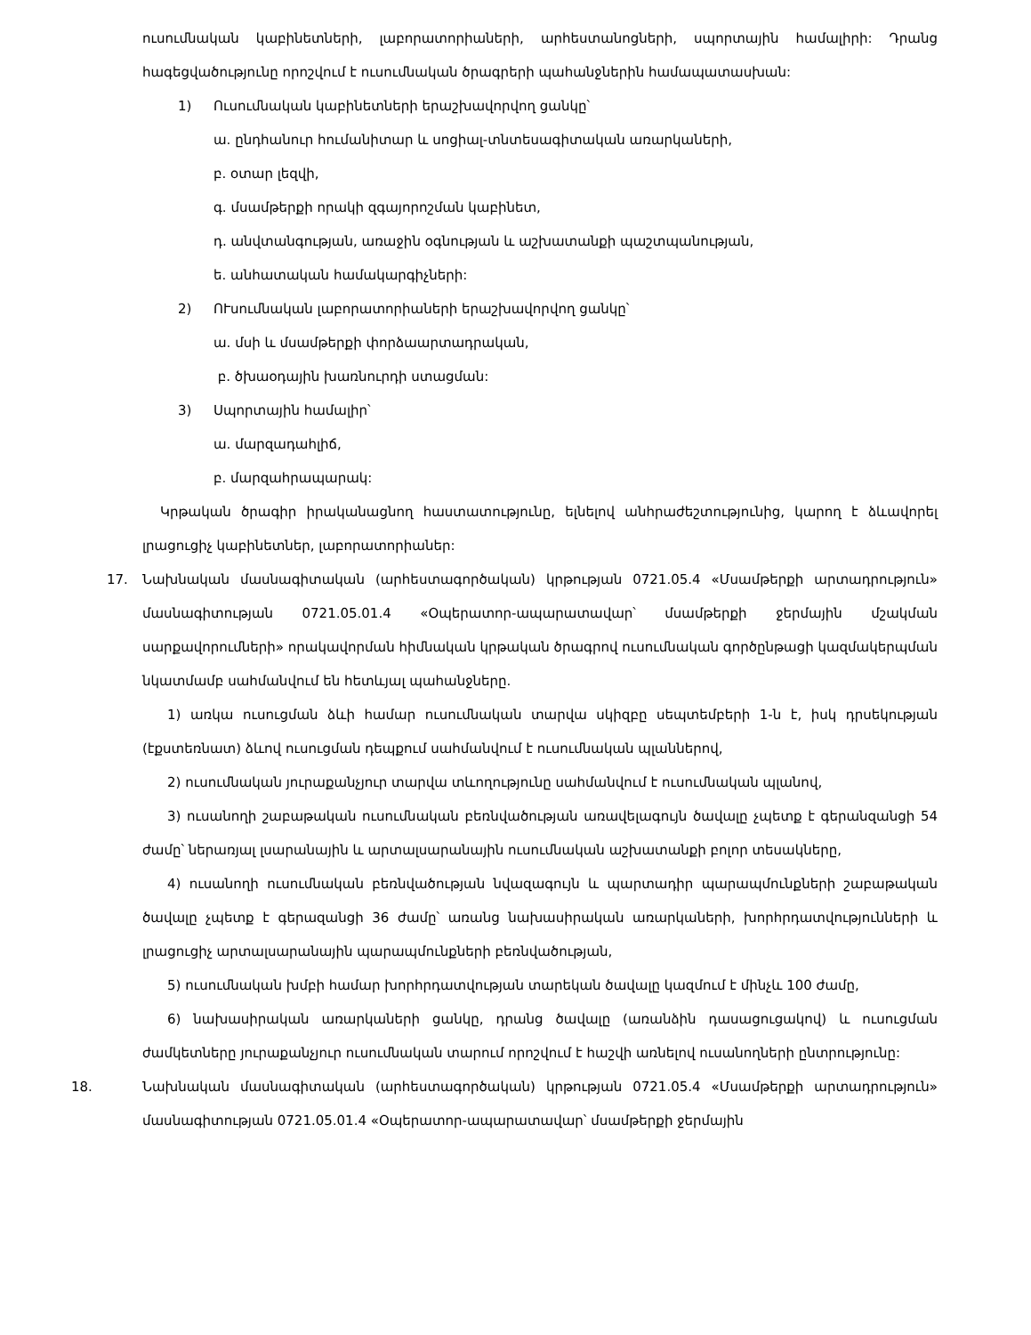ուսումնական կաբինետների, լաբորատորիաների, արհեստանոցների, սպորտային համալիրի: Դրանց հագեցվածությունը որոշվում է ուսումնական ծրագրերի պահանջներին համապատասխան:
1) Ուսումնական կաբինետների երաշխավորվող ցանկը՝
ա. ընդհանուր հումանիտար և սոցիալ-տնտեսագիտական առարկաների,
բ. օտար լեզվի,
գ. մսամթերքի որակի զգայորոշման կաբինետ,
դ. անվտանգության, առաջին օգնության և աշխատանքի պաշտպանության,
ե. անհատական համակարգիչների:
2) ՈՒսումնական լաբորատորիաների երաշխավորվող ցանկը՝
ա. մսի և մսամթերքի փորձաարտադրական,
բ. ծխաօդային խառնուրդի ստացման:
3) Սպորտային համալիր՝
ա. մարզադահլիճ,
բ. մարզահրապարակ:
Կրթական ծրագիր իրականացնող հաստատությունը, ելնելով անհրաժեշտությունից, կարող է ձևավորել լրացուցիչ կաբինետներ, լաբորատորիաներ:
17. Նախնական մասնագիտական (արհեստագործական) կրթության 0721.05.4 «Մսամթերքի արտադրություն» մասնագիտության 0721.05.01.4 «Օպերատոր-ապարատավար՝ մսամթերքի ջերմային մշակման սարքավորումների» որակավորման հիմնական կրթական ծրագրով ուսումնական գործընթացի կազմակերպման նկատմամբ սահմանվում են հետևյալ պահանջները.
1) առկա ուսուցման ձևի համար ուսումնական տարվա սկիզբը սեպտեմբերի 1-ն է, իսկ դրսեկության (էքստեռնատ) ձևով ուսուցման դեպքում սահմանվում է ուսումնական պլաններով,
2) ուսումնական յուրաքանչյուր տարվա տևողությունը սահմանվում է ուսումնական պլանով,
3) ուսանողի շաբաթական ուսումնական բեռնվածության առավելագույն ծավալը չպետք է գերանզանցի 54 ժամը՝ ներառյալ լսարանային և արտալսարանային ուսումնական աշխատանքի բոլոր տեսակները,
4) ուսանողի ուսումնական բեռնվածության նվազագույն և պարտադիր պարապմունքների շաբաթական ծավալը չպետք է գերազանցի 36 ժամը՝ առանց նախասիրական առարկաների, խորհրդատվությունների և լրացուցիչ արտալսարանային պարապմունքների բեռնվածության,
5) ուսումնական խմբի համար խորհրդատվության տարեկան ծավալը կազմում է մինչև 100 ժամը,
6) նախասիրական առարկաների ցանկը, դրանց ծավալը (առանձին դասացուցակով) և ուսուցման ժամկետները յուրաքանչյուր ուսումնական տարում որոշվում է հաշվի առնելով ուսանողների ընտրությունը:
18. Նախնական մասնագիտական (արհեստագործական) կրթության 0721.05.4 «Մսամթերքի արտադրություն» մասնագիտության 0721.05.01.4 «Օպերատոր-ապարատավար՝ մսամթերքի ջերմային